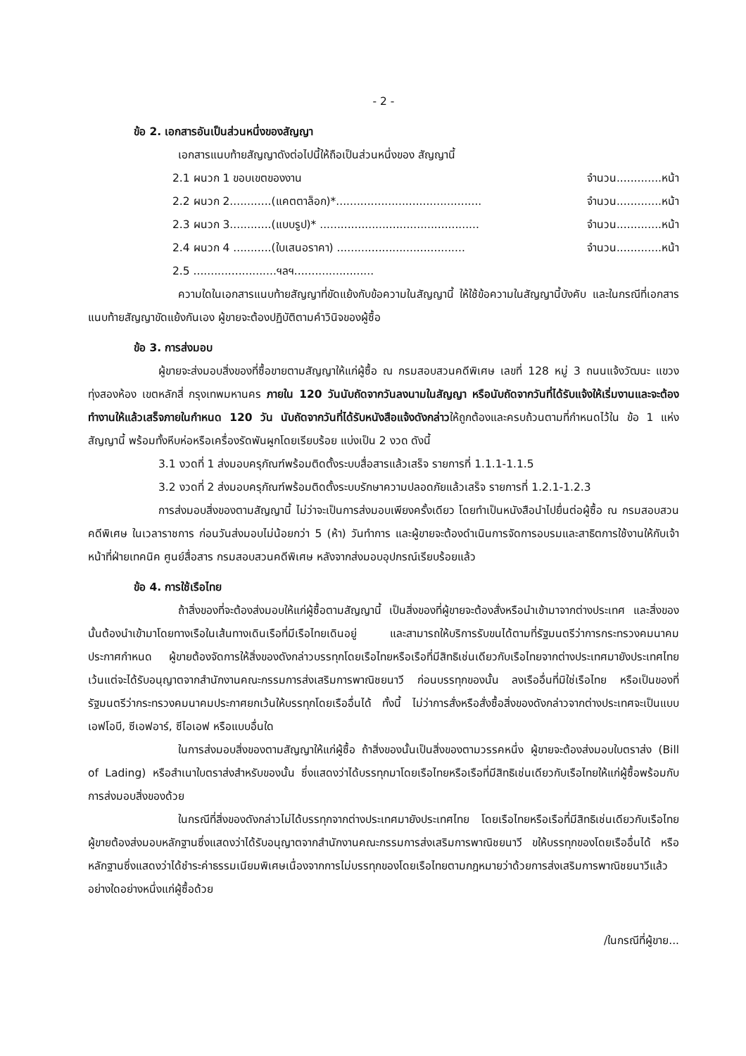- 2 -
ข้อ 2. เอกสารอันเป็นส่วนหนึ่งของสัญญา
เอกสารแนบท้ายสัญญาดังต่อไปนี้ให้ถือเป็นส่วนหนึ่งของ สัญญานี้
2.1 ผนวก 1 ขอบเขตของงาน จำนวน.............หน้า
2.2 ผนวก 2............(แคตตาล็อก)*.......................................... จำนวน.............หน้า
2.3 ผนวก 3............(แบบรูป)* .............................................. จำนวน.............หน้า
2.4 ผนวก 4 ...........(ใบเสนอราคา) ..................................... จำนวน.............หน้า
2.5 ........................ฯลฯ.......................
ความใดในเอกสารแนบท้ายสัญญาที่ขัดแย้งกับข้อความในสัญญานี้ ให้ใช้ข้อความในสัญญานี้บังคับ และในกรณีที่เอกสารแนบท้ายสัญญาขัดแย้งกันเอง ผู้ขายจะต้องปฏิบัติตามคำวินิจของผู้ซื้อ
ข้อ 3. การส่งมอบ
ผู้ขายจะส่งมอบสิ่งของที่ซื้อขายตามสัญญาให้แก่ผู้ซื้อ ณ กรมสอบสวนคดีพิเศษ เลขที่ 128 หมู่ 3 ถนนแจ้งวัฒนะ แขวงทุ่งสองห้อง เขตหลักสี่ กรุงเทพมหานคร ภายใน 120 วันนับถัดจากวันลงนามในสัญญา หรือนับถัดจากวันที่ได้รับแจ้งให้เริ่มงานและจะต้องทำงานให้แล้วเสร็จภายในกำหนด 120 วัน นับถัดจากวันที่ได้รับหนังสือแจ้งดังกล่าวให้ถูกต้องและครบถ้วนตามที่กำหนดไว้ใน ข้อ 1 แห่งสัญญานี้ พร้อมทั้งหีบห่อหรือเครื่องรัดพันผูกโดยเรียบร้อย แบ่งเป็น 2 งวด ดังนี้
3.1 งวดที่ 1 ส่งมอบครุภัณฑ์พร้อมติดตั้งระบบสื่อสารแล้วเสร็จ รายการที่ 1.1.1-1.1.5
3.2 งวดที่ 2 ส่งมอบครุภัณฑ์พร้อมติดตั้งระบบรักษาความปลอดภัยแล้วเสร็จ รายการที่ 1.2.1-1.2.3
การส่งมอบสิ่งของตามสัญญานี้ ไม่ว่าจะเป็นการส่งมอบเพียงครั้งเดียว โดยทำเป็นหนังสือนำไปยื่นต่อผู้ซื้อ ณ กรมสอบสวนคดีพิเศษ ในเวลาราชการ ก่อนวันส่งมอบไม่น้อยกว่า 5 (ห้า) วันทำการ และผู้ขายจะต้องดำเนินการจัดการอบรมและสาธิตการใช้งานให้กับเจ้าหน้าที่ฝ่ายเทคนิค ศูนย์สื่อสาร กรมสอบสวนคดีพิเศษ หลังจากส่งมอบอุปกรณ์เรียบร้อยแล้ว
ข้อ 4. การใช้เรือไทย
ถ้าสิ่งของที่จะต้องส่งมอบให้แก่ผู้ซื้อตามสัญญานี้ เป็นสิ่งของที่ผู้ขายจะต้องสั่งหรือนำเข้ามาจากต่างประเทศ และสิ่งของนั้นต้องนำเข้ามาโดยทางเรือในเส้นทางเดินเรือที่มีเรือไทยเดินอยู่ และสามารถให้บริการรับขนได้ตามที่รัฐมนตรีว่าการกระทรวงคมนาคมประกาศกำหนด ผู้ขายต้องจัดการให้สิ่งของดังกล่าวบรรทุกโดยเรือไทยหรือเรือที่มีสิทธิเช่นเดียวกับเรือไทยจากต่างประเทศมายังประเทศไทย เว้นแต่จะได้รับอนุญาตจากสำนักงานคณะกรรมการส่งเสริมการพาณิชยนาวี ก่อนบรรทุกของนั้น ลงเรืออื่นที่มิใช่เรือไทย หรือเป็นของที่รัฐมนตรีว่ากระทรวงคมนาคมประกาศยกเว้นให้บรรทุกโดยเรืออื่นได้ ทั้งนี้ ไม่ว่าการสั่งหรือสั่งซื้อสิ่งของดังกล่าวจากต่างประเทศจะเป็นแบบ เอฟโอบี, ซีเอฟอาร์, ซีไอเอฟ หรือแบบอื่นใด
ในการส่งมอบสิ่งของตามสัญญาให้แก่ผู้ซื้อ ถ้าสิ่งของนั้นเป็นสิ่งของตามวรรคหนึ่ง ผู้ขายจะต้องส่งมอบใบตราส่ง (Bill of Lading) หรือสำเนาใบตราส่งสำหรับของนั้น ซึ่งแสดงว่าได้บรรทุกมาโดยเรือไทยหรือเรือที่มีสิทธิเช่นเดียวกับเรือไทยให้แก่ผู้ซื้อพร้อมกับการส่งมอบสิ่งของด้วย
ในกรณีที่สิ่งของดังกล่าวไม่ได้บรรทุกจากต่างประเทศมายังประเทศไทย โดยเรือไทยหรือเรือที่มีสิทธิเช่นเดียวกับเรือไทย ผู้ขายต้องส่งมอบหลักฐานซึ่งแสดงว่าได้รับอนุญาตจากสำนักงานคณะกรรมการส่งเสริมการพาณิชยนาวี ขให้บรรทุกของโดยเรืออื่นได้ หรือหลักฐานซึ่งแสดงว่าได้ชำระค่าธรรมเนียมพิเศษเนื่องจากการไม่บรรทุกของโดยเรือไทยตามกฎหมายว่าด้วยการส่งเสริมการพาณิชยนาวีแล้วอย่างใดอย่างหนึ่งแก่ผู้ซื้อด้วย
/ในกรณีที่ผู้ขาย...